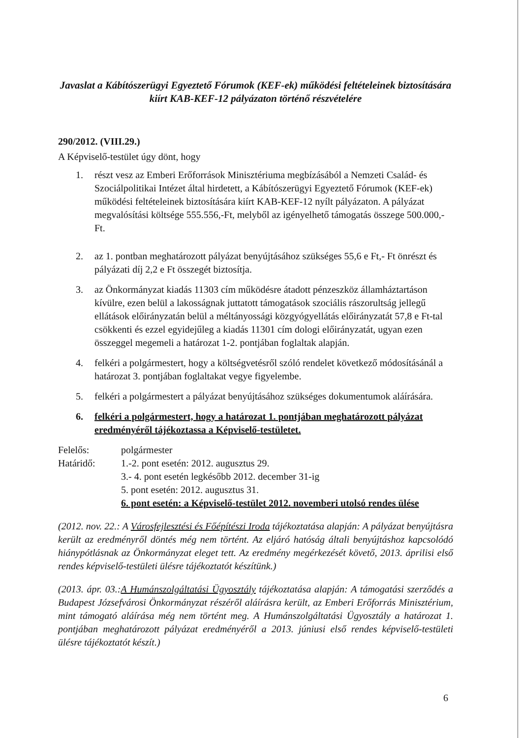Javaslat a Kábítószerügyi Egyeztető Fórumok (KEF-ek) működési feltételeinek biztosítására kiírt KAB-KEF-12 pályázaton történő részvételére
290/2012. (VIII.29.)
A Képviselő-testület úgy dönt, hogy
1. részt vesz az Emberi Erőforrások Minisztériuma megbízásából a Nemzeti Család- és Szociálpolitikai Intézet által hirdetett, a Kábítószerügyi Egyeztető Fórumok (KEF-ek) működési feltételeinek biztosítására kiírt KAB-KEF-12 nyílt pályázaton. A pályázat megvalósítási költsége 555.556,-Ft, melyből az igényelhető támogatás összege 500.000,-Ft.
2. az 1. pontban meghatározott pályázat benyújtásához szükséges 55,6 e Ft,- Ft önrészt és pályázati díj 2,2 e Ft összegét biztosítja.
3. az Önkormányzat kiadás 11303 cím működésre átadott pénzeszköz államháztartáson kívülre, ezen belül a lakosságnak juttatott támogatások szociális rászorultság jellegű ellátások előirányzatán belül a méltányossági közgyógyellátás előirányzatát 57,8 e Ft-tal csökkenti és ezzel egyidejűleg a kiadás 11301 cím dologi előirányzatát, ugyan ezen összeggel megemeli a határozat 1-2. pontjában foglaltak alapján.
4. felkéri a polgármestert, hogy a költségvetésről szóló rendelet következő módosításánál a határozat 3. pontjában foglaltakat vegye figyelembe.
5. felkéri a polgármestert a pályázat benyújtásához szükséges dokumentumok aláírására.
6. felkéri a polgármestert, hogy a határozat 1. pontjában meghatározott pályázat eredményéről tájékoztassa a Képviselő-testületet.
Felelős:
polgármester
Határidő:
1.-2. pont esetén: 2012. augusztus 29.
3.- 4. pont esetén legkésőbb 2012. december 31-ig
5. pont esetén: 2012. augusztus 31.
6. pont esetén: a Képviselő-testület 2012. novemberi utolsó rendes ülése
(2012. nov. 22.: A Városfejlesztési és Főépítészi Iroda tájékoztatása alapján: A pályázat benyújtásra került az eredményről döntés még nem történt. Az eljáró hatóság általi benyújtáshoz kapcsolódó hiánypótlásnak az Önkormányzat eleget tett. Az eredmény megérkezését követő, 2013. áprilisi első rendes képviselő-testületi ülésre tájékoztatót készítünk.)
(2013. ápr. 03.:A Humánszolgáltatási Ügyosztály tájékoztatása alapján: A támogatási szerződés a Budapest Józsefvárosi Önkormányzat részéről aláírásra került, az Emberi Erőforrás Minisztérium, mint támogató aláírása még nem történt meg. A Humánszolgáltatási Ügyosztály a határozat 1. pontjában meghatározott pályázat eredményéről a 2013. júniusi első rendes képviselő-testületi ülésre tájékoztatót készít.)
6